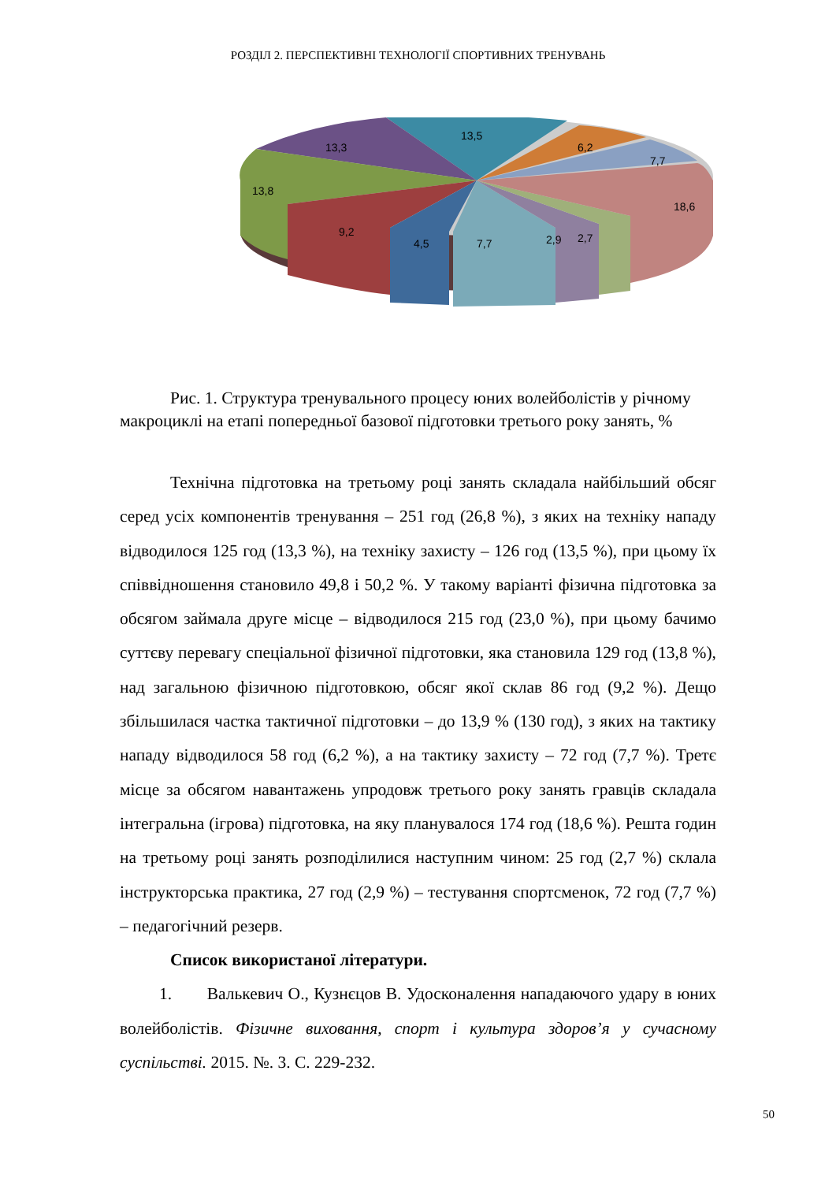РОЗДІЛ 2. ПЕРСПЕКТИВНІ ТЕХНОЛОГІЇ СПОРТИВНИХ ТРЕНУВАНЬ
13,5
6,2
7,7
13,3
13,8
18,6
9,2
4,5
7,7
2,9
2,7
Рис. 1. Структура тренувального процесу юних волейболістів у річному макроциклі на етапі попередньої базової підготовки третього року занять, %
Технічна підготовка на третьому році занять складала найбільший обсяг серед усіх компонентів тренування – 251 год (26,8 %), з яких на техніку нападу відводилося 125 год (13,3 %), на техніку захисту – 126 год (13,5 %), при цьому їх співвідношення становило 49,8 і 50,2 %. У такому варіанті фізична підготовка за обсягом займала друге місце – відводилося 215 год (23,0 %), при цьому бачимо суттєву перевагу спеціальної фізичної підготовки, яка становила 129 год (13,8 %), над загальною фізичною підготовкою, обсяг якої склав 86 год (9,2 %). Дещо збільшилася частка тактичної підготовки – до 13,9 % (130 год), з яких на тактику нападу відводилося 58 год (6,2 %), а на тактику захисту – 72 год (7,7 %). Третє місце за обсягом навантажень упродовж третього року занять гравців складала інтегральна (ігрова) підготовка, на яку планувалося 174 год (18,6 %). Решта годин на третьому році занять розподілилися наступним чином: 25 год (2,7 %) склала інструкторська практика, 27 год (2,9 %) – тестування спортсменок, 72 год (7,7 %) – педагогічний резерв.
Список використаної літератури.
1. Валькевич О., Кузнєцов В. Удосконалення нападаючого удару в юних волейболістів. Фізичне виховання, спорт і культура здоров’я у сучасному суспільстві. 2015. №. 3. С. 229-232.
50